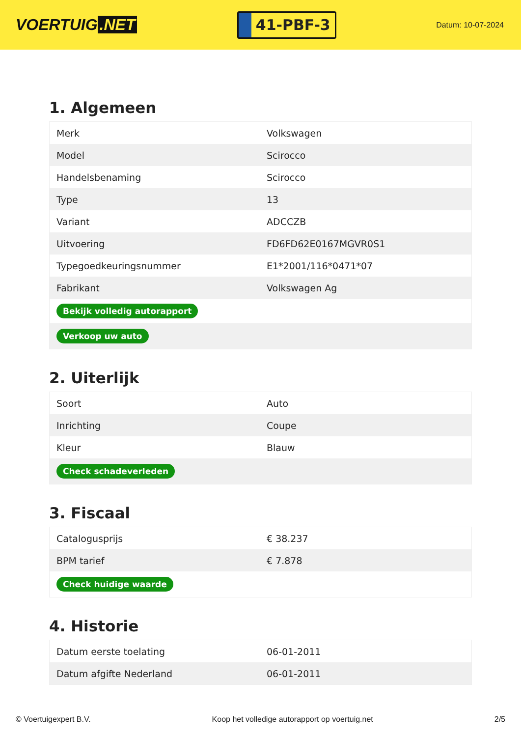VOERTUIG.NET
41-PBF-3
Datum: 10-07-2024
1. Algemeen
| Merk | Volkswagen |
| Model | Scirocco |
| Handelsbenaming | Scirocco |
| Type | 13 |
| Variant | ADCCZB |
| Uitvoering | FD6FD62E0167MGVR0S1 |
| Typegoedkeuringsnummer | E1*2001/116*0471*07 |
| Fabrikant | Volkswagen Ag |
| Bekijk volledig autorapport | |
| Verkoop uw auto | |
2. Uiterlijk
| Soort | Auto |
| Inrichting | Coupe |
| Kleur | Blauw |
| Check schadeverleden | |
3. Fiscaal
| Catalogusprijs | € 38.237 |
| BPM tarief | € 7.878 |
| Check huidige waarde | |
4. Historie
| Datum eerste toelating | 06-01-2011 |
| Datum afgifte Nederland | 06-01-2011 |
© Voertuigexpert B.V. Koop het volledige autorapport op voertuig.net 2/5